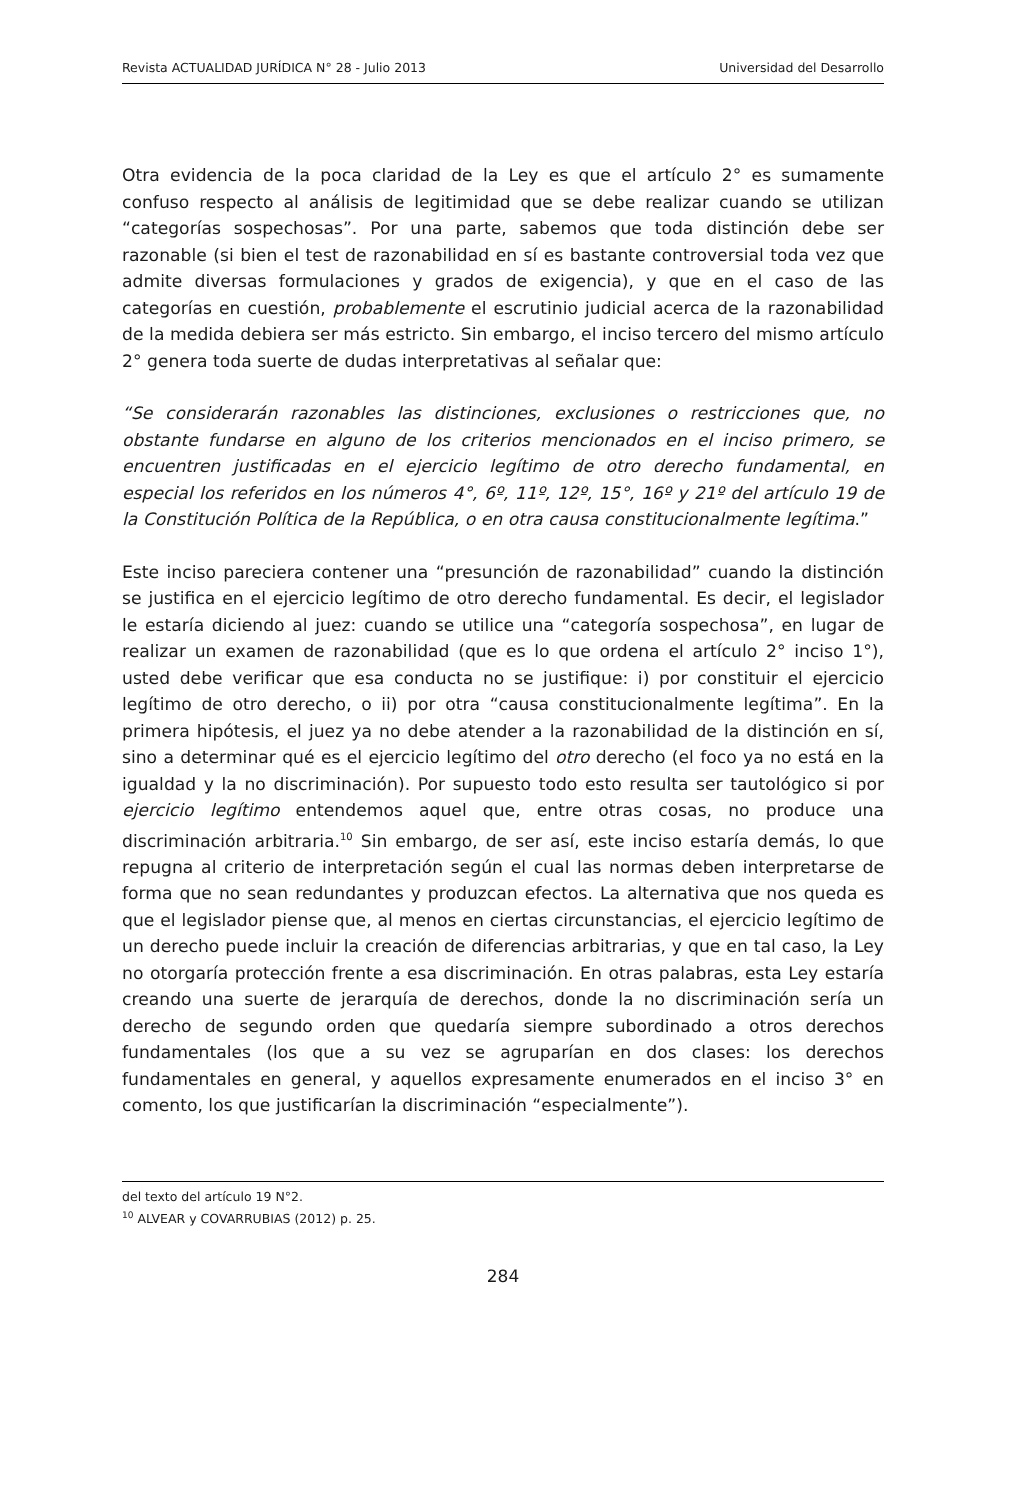Revista ACTUALIDAD JURÍDICA N° 28 - Julio 2013 Universidad del Desarrollo
Otra evidencia de la poca claridad de la Ley es que el artículo 2° es sumamente confuso respecto al análisis de legitimidad que se debe realizar cuando se utilizan “categorías sospechosas”. Por una parte, sabemos que toda distinción debe ser razonable (si bien el test de razonabilidad en sí es bastante controversial toda vez que admite diversas formulaciones y grados de exigencia), y que en el caso de las categorías en cuestión, probablemente el escrutinio judicial acerca de la razonabilidad de la medida debiera ser más estricto. Sin embargo, el inciso tercero del mismo artículo 2° genera toda suerte de dudas interpretativas al señalar que:
“Se considerarán razonables las distinciones, exclusiones o restricciones que, no obstante fundarse en alguno de los criterios mencionados en el inciso primero, se encuentren justificadas en el ejercicio legítimo de otro derecho fundamental, en especial los referidos en los números 4°, 6º, 11º, 12º, 15°, 16º y 21º del artículo 19 de la Constitución Política de la República, o en otra causa constitucionalmente legítima.”
Este inciso pareciera contener una “presunción de razonabilidad” cuando la distinción se justifica en el ejercicio legítimo de otro derecho fundamental. Es decir, el legislador le estaría diciendo al juez: cuando se utilice una “categoría sospechosa”, en lugar de realizar un examen de razonabilidad (que es lo que ordena el artículo 2° inciso 1°), usted debe verificar que esa conducta no se justifique: i) por constituir el ejercicio legítimo de otro derecho, o ii) por otra “causa constitucionalmente legítima”. En la primera hipótesis, el juez ya no debe atender a la razonabilidad de la distinción en sí, sino a determinar qué es el ejercicio legítimo del otro derecho (el foco ya no está en la igualdad y la no discriminación). Por supuesto todo esto resulta ser tautológico si por ejercicio legítimo entendemos aquel que, entre otras cosas, no produce una discriminación arbitraria.<sup>10</sup> Sin embargo, de ser así, este inciso estaría demás, lo que repugna al criterio de interpretación según el cual las normas deben interpretarse de forma que no sean redundantes y produzcan efectos. La alternativa que nos queda es que el legislador piense que, al menos en ciertas circunstancias, el ejercicio legítimo de un derecho puede incluir la creación de diferencias arbitrarias, y que en tal caso, la Ley no otorgaría protección frente a esa discriminación. En otras palabras, esta Ley estaría creando una suerte de jerarquía de derechos, donde la no discriminación sería un derecho de segundo orden que quedaría siempre subordinado a otros derechos fundamentales (los que a su vez se agruparían en dos clases: los derechos fundamentales en general, y aquellos expresamente enumerados en el inciso 3° en comento, los que justificarían la discriminación “especialmente”).
del texto del artículo 19 N°2.
<sup>10</sup> ALVEAR y COVARRUBIAS (2012) p. 25.
284